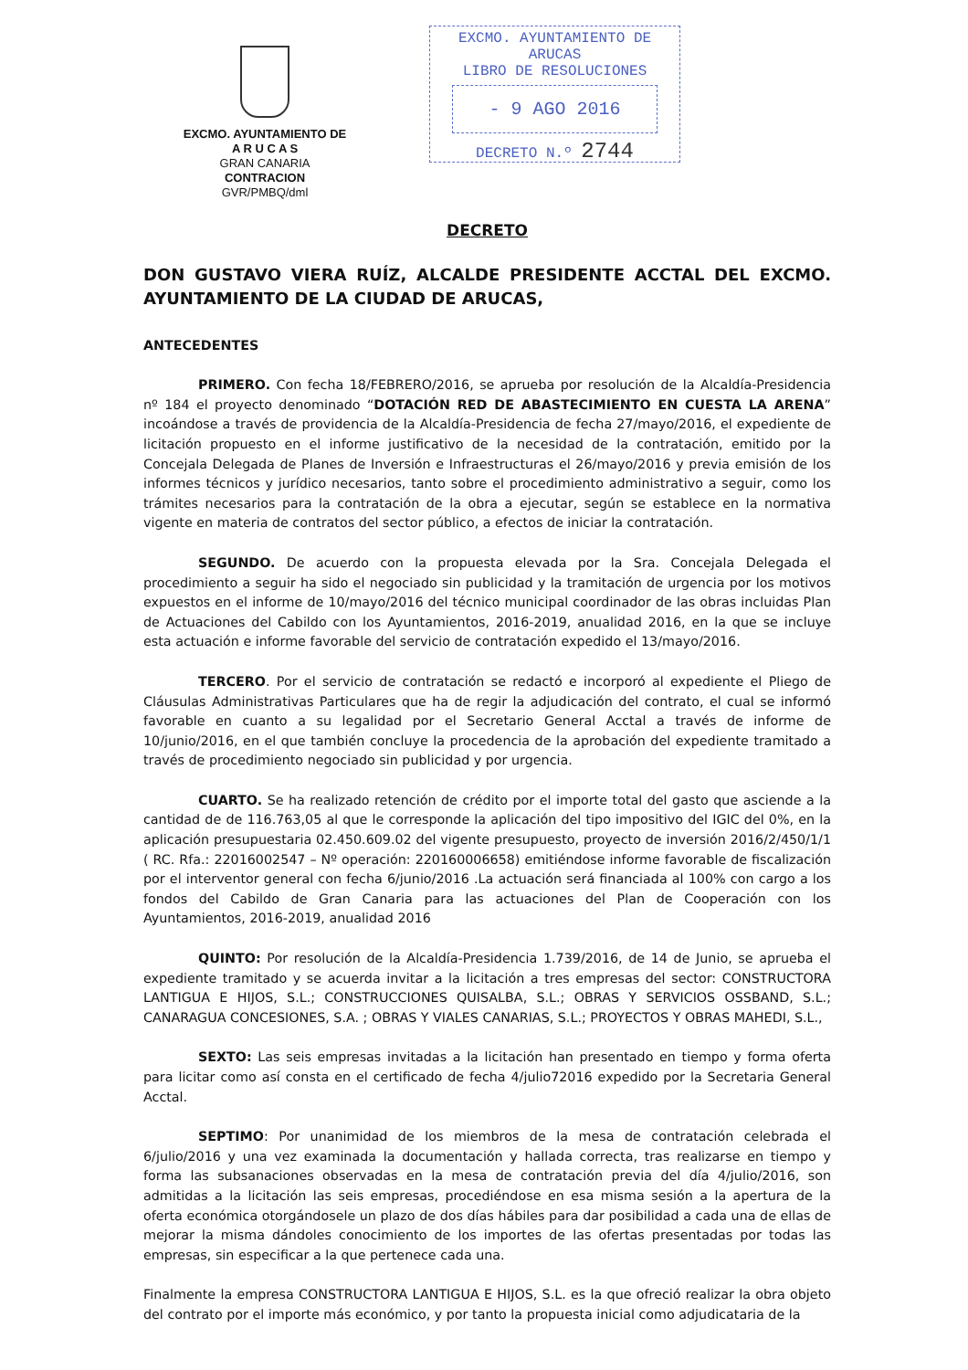EXCMO. AYUNTAMIENTO DE
A R U C A S
GRAN CANARIA
CONTRACION
GVR/PMBQ/dml
EXCMO. AYUNTAMIENTO DE ARUCAS
LIBRO DE RESOLUCIONES
- 9 AGO 2016
DECRETO N.º 2744
DECRETO
DON GUSTAVO VIERA RUÍZ, ALCALDE PRESIDENTE ACCTAL DEL EXCMO. AYUNTAMIENTO DE LA CIUDAD DE ARUCAS,
ANTECEDENTES
PRIMERO. Con fecha 18/FEBRERO/2016, se aprueba por resolución de la Alcaldía-Presidencia nº 184 el proyecto denominado “DOTACIÓN RED DE ABASTECIMIENTO EN CUESTA LA ARENA” incoándose a través de providencia de la Alcaldía-Presidencia de fecha 27/mayo/2016, el expediente de licitación propuesto en el informe justificativo de la necesidad de la contratación, emitido por la Concejala Delegada de Planes de Inversión e Infraestructuras el 26/mayo/2016 y previa emisión de los informes técnicos y jurídico necesarios, tanto sobre el procedimiento administrativo a seguir, como los trámites necesarios para la contratación de la obra a ejecutar, según se establece en la normativa vigente en materia de contratos del sector público, a efectos de iniciar la contratación.
SEGUNDO. De acuerdo con la propuesta elevada por la Sra. Concejala Delegada el procedimiento a seguir ha sido el negociado sin publicidad y la tramitación de urgencia por los motivos expuestos en el informe de 10/mayo/2016 del técnico municipal coordinador de las obras incluidas Plan de Actuaciones del Cabildo con los Ayuntamientos, 2016-2019, anualidad 2016, en la que se incluye esta actuación e informe favorable del servicio de contratación expedido el 13/mayo/2016.
TERCERO. Por el servicio de contratación se redactó e incorporó al expediente el Pliego de Cláusulas Administrativas Particulares que ha de regir la adjudicación del contrato, el cual se informó favorable en cuanto a su legalidad por el Secretario General Acctal a través de informe de 10/junio/2016, en el que también concluye la procedencia de la aprobación del expediente tramitado a través de procedimiento negociado sin publicidad y por urgencia.
CUARTO. Se ha realizado retención de crédito por el importe total del gasto que asciende a la cantidad de de 116.763,05 al que le corresponde la aplicación del tipo impositivo del IGIC del 0%, en la aplicación presupuestaria 02.450.609.02 del vigente presupuesto, proyecto de inversión 2016/2/450/1/1 ( RC. Rfa.: 22016002547 – Nº operación: 220160006658) emitiéndose informe favorable de fiscalización por el interventor general con fecha 6/junio/2016 .La actuación será financiada al 100% con cargo a los fondos del Cabildo de Gran Canaria para las actuaciones del Plan de Cooperación con los Ayuntamientos, 2016-2019, anualidad 2016
QUINTO: Por resolución de la Alcaldía-Presidencia 1.739/2016, de 14 de Junio, se aprueba el expediente tramitado y se acuerda invitar a la licitación a tres empresas del sector: CONSTRUCTORA LANTIGUA E HIJOS, S.L.; CONSTRUCCIONES QUISALBA, S.L.; OBRAS Y SERVICIOS OSSBAND, S.L.; CANARAGUA CONCESIONES, S.A. ; OBRAS Y VIALES CANARIAS, S.L.; PROYECTOS Y OBRAS MAHEDI, S.L.,
SEXTO: Las seis empresas invitadas a la licitación han presentado en tiempo y forma oferta para licitar como así consta en el certificado de fecha 4/julio72016 expedido por la Secretaria General Acctal.
SEPTIMO: Por unanimidad de los miembros de la mesa de contratación celebrada el 6/julio/2016 y una vez examinada la documentación y hallada correcta, tras realizarse en tiempo y forma las subsanaciones observadas en la mesa de contratación previa del día 4/julio/2016, son admitidas a la licitación las seis empresas, procediéndose en esa misma sesión a la apertura de la oferta económica otorgándosele un plazo de dos días hábiles para dar posibilidad a cada una de ellas de mejorar la misma dándoles conocimiento de los importes de las ofertas presentadas por todas las empresas, sin especificar a la que pertenece cada una.
Finalmente la empresa CONSTRUCTORA LANTIGUA E HIJOS, S.L. es la que ofreció realizar la obra objeto del contrato por el importe más económico, y por tanto la propuesta inicial como adjudicataria de la